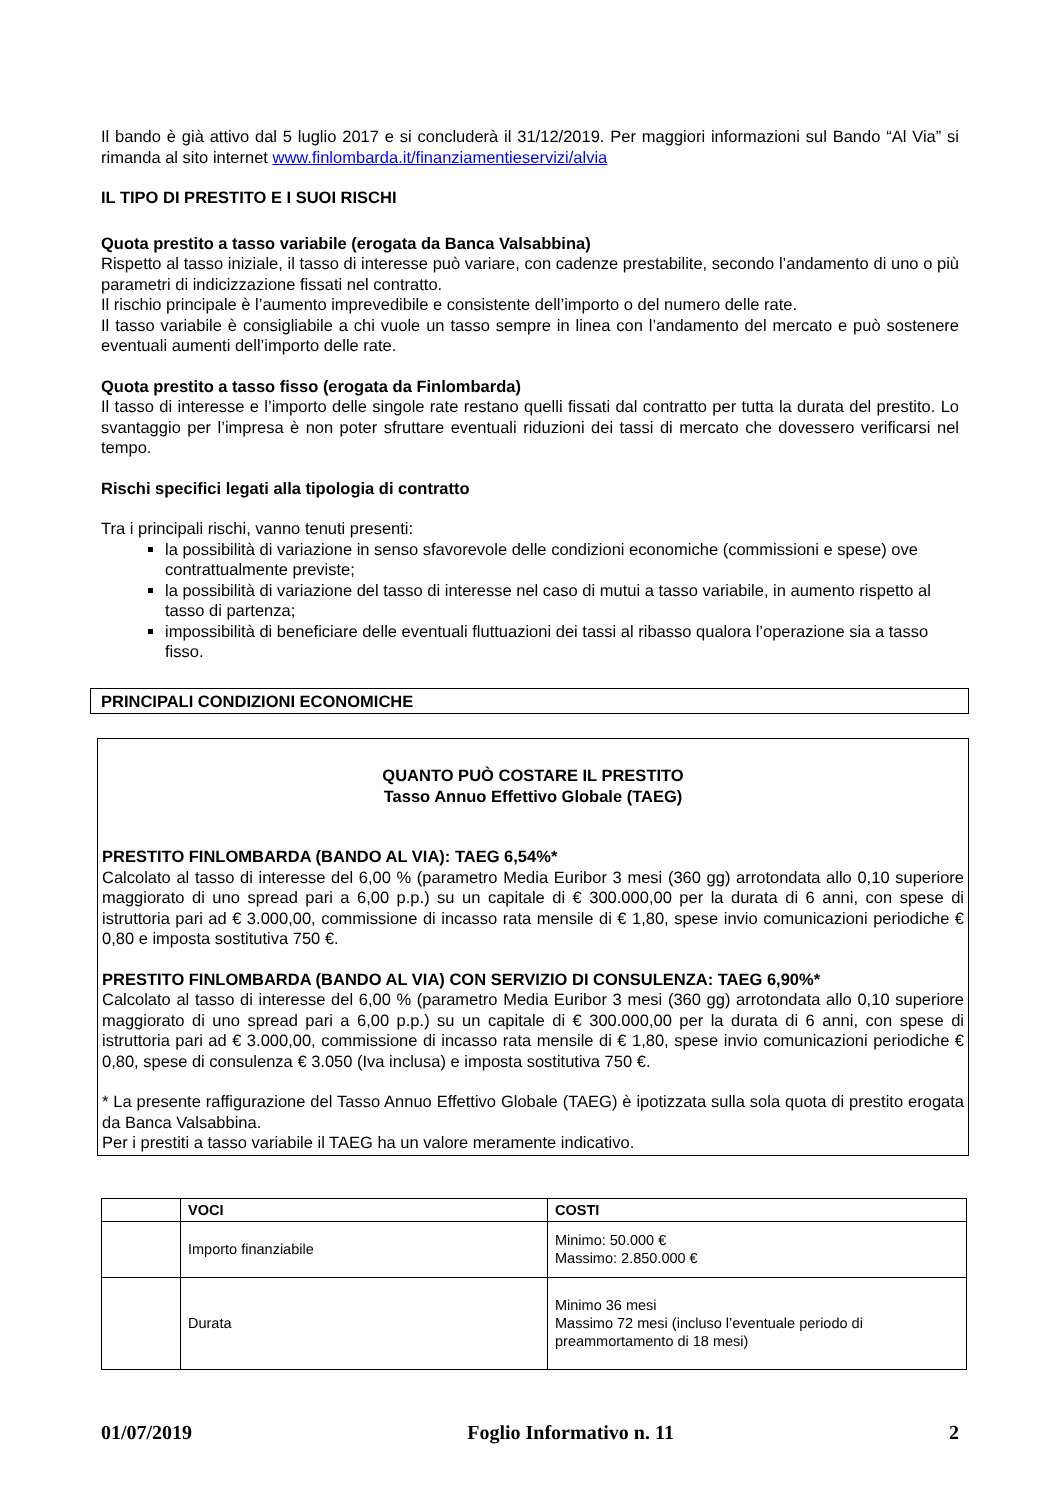Il bando è già attivo dal 5 luglio 2017 e si concluderà il 31/12/2019. Per maggiori informazioni sul Bando “Al Via” si rimanda al sito internet www.finlombarda.it/finanziamentieservizi/alvia
IL TIPO DI PRESTITO E I SUOI RISCHI
Quota prestito a tasso variabile (erogata da Banca Valsabbina)
Rispetto al tasso iniziale, il tasso di interesse può variare, con cadenze prestabilite, secondo l’andamento di uno o più parametri di indicizzazione fissati nel contratto.
Il rischio principale è l’aumento imprevedibile e consistente dell’importo o del numero delle rate.
Il tasso variabile è consigliabile a chi vuole un tasso sempre in linea con l’andamento del mercato e può sostenere eventuali aumenti dell’importo delle rate.
Quota prestito a tasso fisso (erogata da Finlombarda)
Il tasso di interesse e l’importo delle singole rate restano quelli fissati dal contratto per tutta la durata del prestito. Lo svantaggio per l’impresa è non poter sfruttare eventuali riduzioni dei tassi di mercato che dovessero verificarsi nel tempo.
Rischi specifici legati alla tipologia di contratto
Tra i principali rischi, vanno tenuti presenti:
la possibilità di variazione in senso sfavorevole delle condizioni economiche (commissioni e spese) ove contrattualmente previste;
la possibilità di variazione del tasso di interesse nel caso di mutui a tasso variabile, in aumento rispetto al tasso di partenza;
impossibilità di beneficiare delle eventuali fluttuazioni dei tassi al ribasso qualora l’operazione sia a tasso fisso.
PRINCIPALI CONDIZIONI ECONOMICHE
QUANTO PUÒ COSTARE IL PRESTITO
Tasso Annuo Effettivo Globale (TAEG)
PRESTITO FINLOMBARDA (BANDO AL VIA): TAEG 6,54%*
Calcolato al tasso di interesse del 6,00 % (parametro Media Euribor 3 mesi (360 gg) arrotondata allo 0,10 superiore maggiorato di uno spread pari a 6,00 p.p.) su un capitale di € 300.000,00 per la durata di 6 anni, con spese di istruttoria pari ad € 3.000,00, commissione di incasso rata mensile di € 1,80, spese invio comunicazioni periodiche € 0,80 e imposta sostitutiva 750 €.
PRESTITO FINLOMBARDA (BANDO AL VIA) CON SERVIZIO DI CONSULENZA: TAEG 6,90%*
Calcolato al tasso di interesse del 6,00 % (parametro Media Euribor 3 mesi (360 gg) arrotondata allo 0,10 superiore maggiorato di uno spread pari a 6,00 p.p.) su un capitale di € 300.000,00 per la durata di 6 anni, con spese di istruttoria pari ad € 3.000,00, commissione di incasso rata mensile di € 1,80, spese invio comunicazioni periodiche € 0,80, spese di consulenza € 3.050 (Iva inclusa) e imposta sostitutiva 750 €.
* La presente raffigurazione del Tasso Annuo Effettivo Globale (TAEG) è ipotizzata sulla sola quota di prestito erogata da Banca Valsabbina.
Per i prestiti a tasso variabile il TAEG ha un valore meramente indicativo.
| | VOCI | COSTI |
| --- | --- | --- |
| | Importo finanziabile | Minimo: 50.000 € Massimo: 2.850.000 € |
| | Durata | Minimo 36 mesi Massimo 72 mesi (incluso l’eventuale periodo di preammortamento di 18 mesi) |
01/07/2019 Foglio Informativo n. 11 2